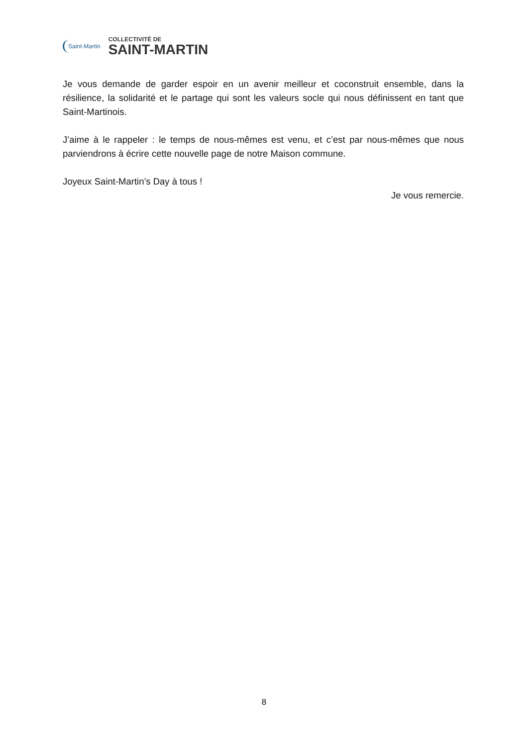Saint-Martin
COLLECTIVITÉ DE
SAINT-MARTIN
Je vous demande de garder espoir en un avenir meilleur et coconstruit ensemble, dans la résilience, la solidarité et le partage qui sont les valeurs socle qui nous définissent en tant que Saint-Martinois.
J’aime à le rappeler : le temps de nous-mêmes est venu, et c’est par nous-mêmes que nous parviendrons à écrire cette nouvelle page de notre Maison commune.
Joyeux Saint-Martin’s Day à tous !
Je vous remercie.
8